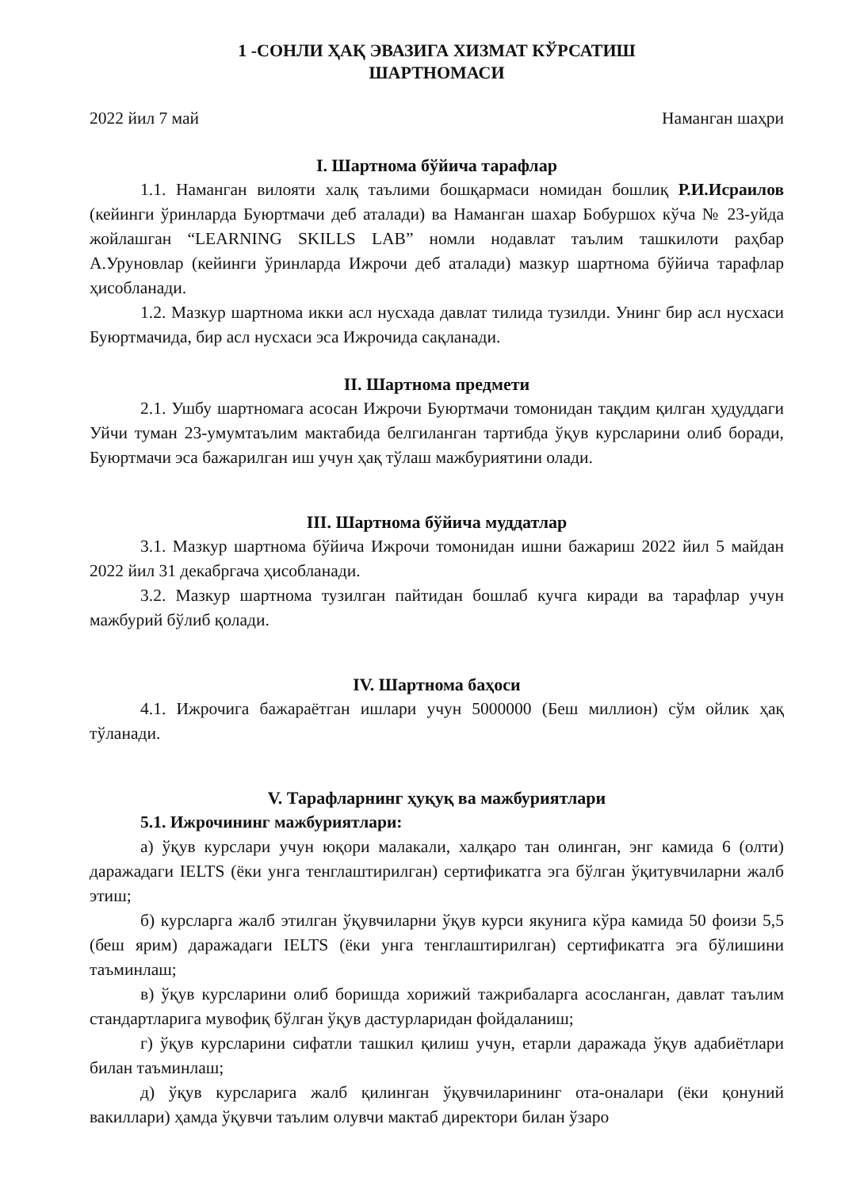1 -СОНЛИ ҲАҚ ЭВАЗИГА ХИЗМАТ КЎРСАТИШ
ШАРТНОМАСИ
2022 йил 7 май Наманган шаҳри
I. Шартнома бўйича тарафлар
1.1. Наманган вилояти халқ таълими бошқармаси номидан бошлиқ Р.И.Исраилов (кейинги ўринларда Буюртмачи деб аталади) ва Наманган шахар Бобуршох кўча № 23-уйда жойлашган “LEARNING SKILLS LAB” номли нодавлат таълим ташкилоти раҳбар А.Уруновлар (кейинги ўринларда Ижрочи деб аталади) мазкур шартнома бўйича тарафлар ҳисобланади.
1.2. Мазкур шартнома икки асл нусхада давлат тилида тузилди. Унинг бир асл нусхаси Буюртмачида, бир асл нусхаси эса Ижрочида сақланади.
II. Шартнома предмети
2.1. Ушбу шартномага асосан Ижрочи Буюртмачи томонидан тақдим қилган ҳудуддаги Уйчи туман 23-умумтаълим мактабида белгиланган тартибда ўқув курсларини олиб боради, Буюртмачи эса бажарилган иш учун ҳақ тўлаш мажбуриятини олади.
III. Шартнома бўйича муддатлар
3.1. Мазкур шартнома бўйича Ижрочи томонидан ишни бажариш 2022 йил 5 майдан 2022 йил 31 декабргача ҳисобланади.
3.2. Мазкур шартнома тузилган пайтидан бошлаб кучга киради ва тарафлар учун мажбурий бўлиб қолади.
IV. Шартнома баҳоси
4.1. Ижрочига бажараётган ишлари учун 5000000 (Беш миллион) сўм ойлик ҳақ тўланади.
V. Тарафларнинг ҳуқуқ ва мажбуриятлари
5.1. Ижрочининг мажбуриятлари:
а) ўқув курслари учун юқори малакали, халқаро тан олинган, энг камида 6 (олти) даражадаги IELTS (ёки унга тенглаштирилган) сертификатга эга бўлган ўқитувчиларни жалб этиш;
б) курсларга жалб этилган ўқувчиларни ўқув курси якунига кўра камида 50 фоизи 5,5 (беш ярим) даражадаги IELTS (ёки унга тенглаштирилган) сертификатга эга бўлишини таъминлаш;
в) ўқув курсларини олиб боришда хорижий тажрибаларга асосланган, давлат таълим стандартларига мувофиқ бўлган ўқув дастурларидан фойдаланиш;
г) ўқув курсларини сифатли ташкил қилиш учун, етарли даражада ўқув адабиётлари билан таъминлаш;
д) ўқув курсларига жалб қилинган ўқувчиларининг ота-оналари (ёки қонуний вакиллари) ҳамда ўқувчи таълим олувчи мактаб директори билан ўзаро